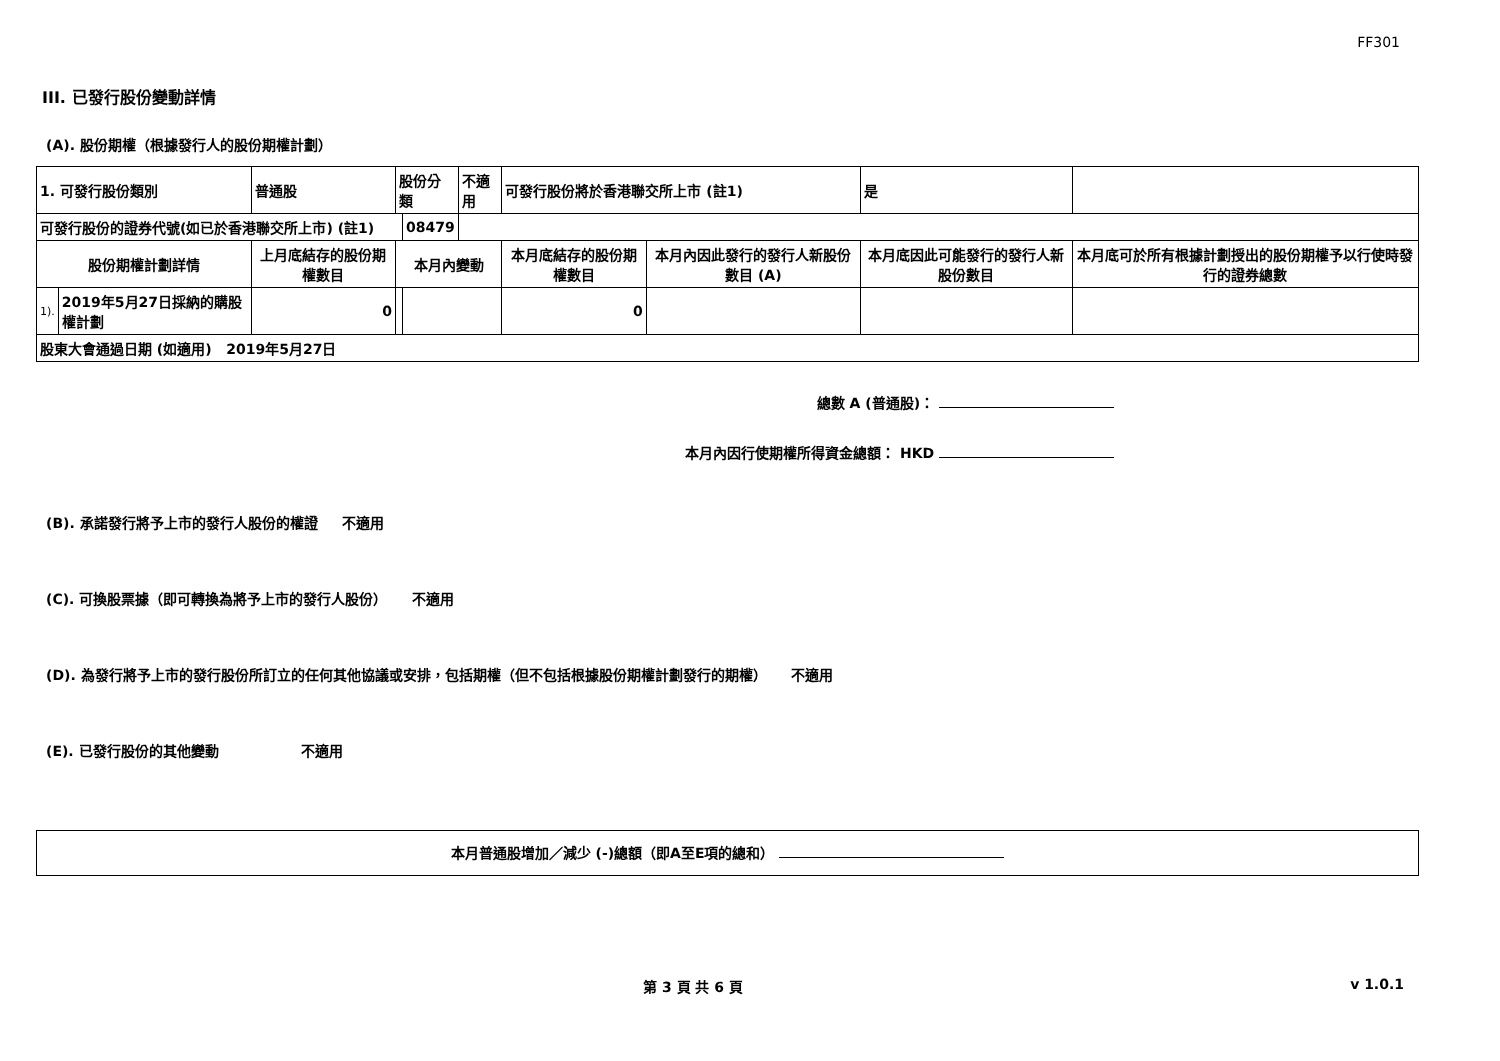FF301
III. 已發行股份變動詳情
(A). 股份期權（根據發行人的股份期權計劃）
| 1. 可發行股份類別 | | 普通股 | 股份分類 | | 不適用 | 可發行股份將於香港聯交所上市 (註1) | | 是 | |
| 可發行股份的證券代號(如已於香港聯交所上市) (註1) | | | | 08479 | | | | | |
| 股份期權計劃詳情 | | 上月底結存的股份期權數目 | 本月內變動 | | | 本月底結存的股份期權數目 | 本月內因此發行的發行人新股份數目 (A) | 本月底因此可能發行的發行人新股份數目 | 本月底可於所有根據計劃授出的股份期權予以行使時發行的證券總數 |
| 1). | 2019年5月27日採納的購股權計劃 | 0 | | | | 0 | | | |
| 股東大會通過日期 (如適用) 2019年5月27日 | | | | | | | | | |
總數 A (普通股)：
本月內因行使期權所得資金總額： HKD
(B). 承諾發行將予上市的發行人股份的權證 不適用
(C). 可換股票據（即可轉換為將予上市的發行人股份） 不適用
(D). 為發行將予上市的發行股份所訂立的任何其他協議或安排，包括期權（但不包括根據股份期權計劃發行的期權） 不適用
(E). 已發行股份的其他變動 不適用
本月普通股增加／減少 (-)總額（即A至E項的總和）
第 3 頁 共 6 頁 v 1.0.1